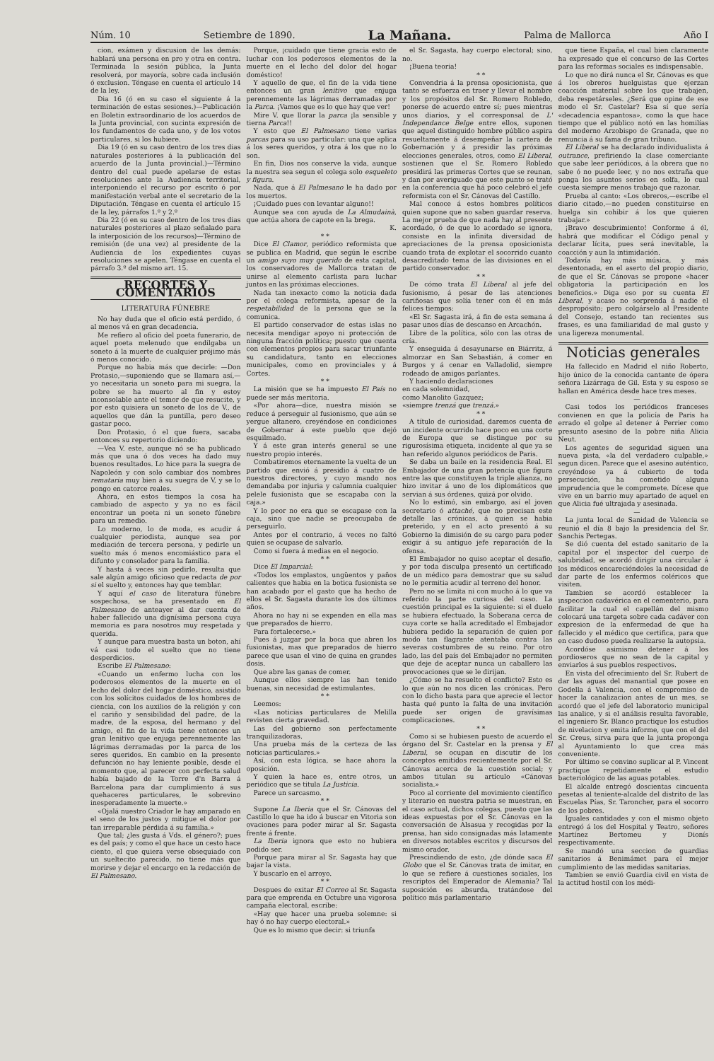Núm. 10 Setiembre de 1890. La Mañana. Palma de Mallorca Año I
cion, exámen y discusion de las demás: hablará una persona en pro y otra en contra. Terminada la sesión pública, la Junta resolverá, por mayoría, sobre cada inclusión ó exclusion. Téngase en cuenta el artículo 14 de la ley.
Dia 16 (ó en su caso el siguiente á la terminación de estas sesiones.)—Publicación en Boletin extraordinario de los acuerdos de la Junta provincial, con sucinta expresión de los fundamentos de cada uno, y de los votos particulares, si los hubiere.
Dia 19 (ó en su caso dentro de los tres dias naturales posteriores á la publicación del acuerdo de la Junta provincial.)—Término dentro del cual puede apelarse de estas resoluciones ante la Audiencia territorial, interponiendo el recurso por escrito ó por manifestación verbal ante el secretario de la Diputación. Téngase en cuenta el artículo 15 de la ley, párrafos 1.º y 2.º
Dia 22 (ó en su caso dentro de los tres dias naturales posteriores al plazo señalado para la interposición de los recursos)—Término de remisión (de una vez) al presidente de la Audiencia de los expedientes cuyas resoluciones se apelen. Téngase en cuenta el párrafo 3.º del mismo art. 15.
RECORTES Y COMENTARIOS
LITERATURA FÚNEBRE
No hay duda que el oficio está perdido, ó al menos vá en gran decadencia.
Me refiero al oficio del poeta funerario, de aquel poeta melenudo que endilgaba un soneto á la muerte de cualquier prójimo más ó menos conocido.
Porque no habia más que decirle: —Don Protasio,—suponiendo que se llamara así,—yo necesitaria un soneto para mi suegra, la pobre se ha muerto al fin y estoy inconsolable ante el temor de que resucite, y por esto quisiera un soneto de los de V., de aquellos que dán la puntilla, pero deseo gastar poco.
Don Protasio, ó el que fuera, sacaba entonces su repertorio diciendo:
—Vea V. este, aunque nó se ha publicado más que una ó dos veces ha dado muy buenos resultados. Lo hice para la suegra de Napoleón y con solo cambiar dos nombres remataria muy bien á su suegra de V, y se lo pongo en catorce reales.
Ahora, en estos tiempos la cosa ha cambiado de aspecto y ya no es fácil encontrar un poeta ni un soneto fúnebre para un remedio.
Lo moderno, lo de moda, es acudir á cualquier periodista, aunque sea por mediación de tercera persona, y pedirle un suelto más ó menos encomiástico para el difunto y consolador para la familia.
Y hasta á veces sin pedirlo, resulta que sale algún amigo oficioso que redacta de por si el suelto y, entonces hay que temblar.
Y aquí el caso de literatura fúnebre sospechosa, se ha presentado en El Palmesano de anteayer al dar cuenta de haber fallecido una dignísima persona cuya memoria es para nosotros muy respetada y querida.
Y aunque para muestra basta un boton, ahí vá casi todo el suelto que no tiene desperdicios.
Escribe El Palmesano:
«Cuando un enfermo lucha con los poderosos elementos de la muerte en el lecho del dolor del hogar doméstico, asistido con los solícitos cuidados de los hombres de ciencia, con los auxilios de la religión y con el cariño y sensibilidad del padre, de la madre, de la esposa, del hermano y del amigo, el fin de la vida tiene entonces un gran lenitivo que enjuga perennemente las lágrimas derramadas por la parca de los seres queridos. En cambio en la presente defunción no hay leniente posible, desde el momento que, al parecer con perfecta salud había bajado de la Torre d'n Barra á Barcelona para dar cumplimiento á sus quehaceres particulares, le sobrevino inesperadamente la muerte.»
«Ojalá nuestro Criador le hay amparado en el seno de los justos y mitigue el dolor por tan irreparable pérdida á su familia.»
Que tal; ¿les gusta á Vds. el género?; pues es del país; y como el que hace un cesto hace ciento, el que quiera verse obsequiado con un sueltecito parecido, no tiene más que morirse y dejar el encargo en la redacción de El Palmesano.
Porque, ¡cuidado que tiene gracia esto de luchar con los poderosos elementos de la muerte en el lecho del dolor del hogar doméstico!
Y aquello de que, el fin de la vida tiene entonces un gran lenitivo que enjuga perennemente las lágrimas derramadas por la Parca. ¡Vamos que es lo que hay que ver!
Mire V. que llorar la parca ¡la sensible y tierna Parca!!
Y esto que El Palmesano tiene varias parcas para su uso particular: una que aplica á los seres queridos, y otra á los que no lo son.
En fin, Dios nos conserve la vida, aunque la nuestra sea segun el colega solo esqueleto y figura.
Nada, que á El Palmesano le ha dado por los muertos.
¡Cuidado pues con levantar alguno!!
Aunque sea con ayuda de La Almudainà, que actúa ahora de capote en la brega.
K.
* *
Dice El Clamor, periódico reformista que se publica en Madrid, que según le escribe un amigo suyo muy querido de esta capital, los conservadores de Mallorca tratan de unirse al elemento carlista para luchar juntos en las próximas elecciones.
Nada tan inexacto como la noticia dada por el colega reformista, apesar de la respetabilidad de la persona que se la comunica.
El partido conservador de estas islas no necesita mendigar apoyo ni protección de ninguna fracción política; puesto que cuenta con elementos propios para sacar triunfante su candidatura, tanto en elecciones municipales, como en provinciales y á Cortes.
* *
La misión que se ha impuesto El País no puede ser más meritoria.
«Por ahora—dice, nuestra misión se reduce á perseguir al fusionismo, que aún se yergue altanero, creyéndose en condiciones de Gobernar á este pueblo que dejó esquilmado.
Y á este gran interés general se une nuestro propio interés.
Combatiremos eternamente la vuelta de un partido que envió á presidio á cuatro de nuestros directores, y cuyo mando nos demandaba por injuria y calumnia cualquier pelele fusionista que se escapaba con la caja.»
Y lo peor no era que se escapase con la caja, sino que nadie se preocupaba de perseguirlo.
Antes por el contrario, á veces no faltó quien se ocupase de salvarlo.
Como si fuera á medias en el negocio.
* *
Dice El Imparcial:
«Todos los emplastos, ungüentos y paños calientes que habia en la botica fusionista se han acabado por el gasto que ha hecho de ellos el Sr. Sagasta durante los dos últimos años.
Ahora no hay ni se expenden en ella mas que preparados de hierro.
Para fortalecerse.»
Pues á juzgar por la boca que abren los fusionistas, mas que preparados de hierro parece que usan el vino de quina en grandes dosis.
Que abre las ganas de comer.
Aunque ellos siempre las han tenido buenas, sin necesidad de estimulantes.
* *
Leemos:
«Las noticias particulares de Melilla revisten cierta gravedad.
Las del gobierno son perfectamente tranquilizadoras.
Una prueba más de la certeza de las noticias particulares.»
Así, con esta lógica, se hace ahora la oposición.
Y quien la hace es, entre otros, un periódico que se titula La Justicia.
Parece un sarcasmo.
* *
Supone La Iberia que el Sr. Cánovas del Castillo lo que ha ido á buscar en Vitoria son ovaciones para poder mirar al Sr. Sagasta frente á frente.
La Iberia ignora que esto no hubiera podido ser.
Porque para mirar al Sr. Sagasta hay que bajar la vista.
Y buscarlo en el arroyo.
* *
Despues de exitar El Correo al Sr. Sagasta para que emprenda en Octubre una vigorosa campaña electoral, escribe:
«Hay que hacer una prueba solemne: si hay ó no hay cuerpo electoral.»
Que es lo mismo que decir: si triunfa
el Sr. Sagasta, hay cuerpo electoral; sino, no.
¡Buena teoria!
* *
Convendria á la prensa oposicionista, que tanto se esfuerza en traer y llevar el nombre y los propósitos del Sr. Romero Robledo, ponerse de acuerdo entre sí; pues mientras unos diarios, y el corresponsal de L' Independance Belge entre ellos, suponen que aquel distinguido hombre público aspira resueltamente á desempeñar la cartera de Gobernación y á presidir las próximas elecciones generales, otros, como El Liberal, sostienen que el Sr. Romero Robledo presidirá las primeras Cortes que se reunan, y dan por averiguado que este punto se trató en la conferencia que há poco celebró el jefe reformista con el Sr. Cánovas del Castillo.
Mal conoce á estos hombres políticos quien supone que no saben guardar reserva. La mejor prueba de que nada hay al presente acordado, ó de que lo acordado se ignora, consiste en la infinita diversidad de apreciaciones de la prensa oposicionista cuando trata de explotar el socorrido cuanto desacreditado tema de las divisiones en el partido conservador.
* *
De cómo trata El Liberal al jefe del fusionismo, á pesar de las atenciones cariñosas que solía tener con él en más felices tiempos:
«El Sr. Sagasta irá, á fin de esta semana á pasar unos días de descanso en Arcachón.
Libre de la política, sólo con las otras de cría.
Y enseguida á desayunarse en Biárritz, á almorzar en San Sebastián, á comer en Burgos y á cenar en Valladolid, siempre rodeado de amigos parlantes.
Y haciendo declaraciones
en cada solemnidad,
como Manolito Gazquez;
«siempre trenzá que trenzá.»
* *
A título de curiosidad, daremos cuenta de un incidente ocurrido hace poco en una corte de Europa que se distingue por su rigurosísima etiqueta, incidente al que ya se han referido algunos periódicos de Paris.
Se daba un baile en la residencia Real. El Embajador de una gran potencia que figura entre las que constituyen la triple alianza, no hizo invitar á uno de los diplomáticos que servian á sus órdenes, quizá por olvido.
No lo estimó, sin embargo, así el joven secretario ó attaché, que no precisan este detalle las crónicas, á quien se habia preterido, y en el acto presentó á su Gobierno la dimisión de su cargo para poder exigir á su antiguo jefe reparación de la ofensa.
El Embajador no quiso aceptar el desafio, y por toda disculpa presentó un certificado de un médico para demostrar que su salud no le permitia acudir al terreno del honor.
Pero no se limita ni con mucho á lo que va referido la parte curiosa del caso. La cuestión principal es la siguiente: si el duelo se hubiera efectuado, la Soberana cerca de cuya corte se halla acreditado el Embajador hubiera pedido la separación de quien por modo tan flagrante atentaba contra las severas costumbres de su reino. Por otro lado, las del país del Embajador no permiten que deje de aceptar nunca un caballero las provocaciones que se le dirijan.
¿Cómo se ha resuelto el conflicto? Esto es lo que aún no nos dicen las crónicas. Pero con lo dicho basta para que aprecie el lector hasta qué punto la falta de una invitación puede ser origen de gravísimas complicaciones.
* *
Como si se hubiesen puesto de acuerdo el órgano del Sr. Castelar en la prensa y El Liberal, se ocupan en discutir de los conceptos emitidos recientemente por el Sr. Cánovas acerca de la cuestión social; y ambos titulan su artículo «Cánovas socialista.»
Poco al corriente del movimiento científico y literario en nuestra patria se muestran, en el caso actual, dichos colegas, puesto que las ideas expuestas por el Sr. Cánovas en la conversación de Alsasua y recogidas por la prensa, han sido consignadas más latamente en diversos notables escritos y discursos del mismo orador.
Prescindiendo de esto, ¿de dónde saca El Globo que el Sr. Cánovas trata de imitar, en lo que se refiere á cuestiones sociales, los rescriptos del Emperador de Alemania? Tal suposición es absurda, tratándose del político más parlamentario
que tiene España, el cual bien claramente ha expresado que el concurso de las Cortes para las reformas sociales es indispensable.
Lo que no dirá nunca el Sr. Cánovas es que á los obreros huelguistas que ejerzan coacción material sobre los que trabajen, deba respetárseles. ¿Será que opine de ese modo el Sr. Castelar? Esa sí que sería «decadencia espantosa», como la que hace tiempo que el público notó en las homilías del moderno Arzobispo de Granada, que no renuncia á su fama de gran tribuno.
El Liberal se ha declarado individualista á outrance, prefiriendo la clase comerciante que sabe leer periódicos, á la obrera que no sabe ó no puede leer, y no nos extraña que ponga los asuntos serios en solfa, lo cual cuesta siempre menos trabajo que razonar.
Prueba al canto: «Los obreros,—escribe el diario citado,—no pueden constituirse en huelga sin cohibir á los que quieren trabajar.»
¡Bravo descubrimiento! Conforme á él, habrá que modificar el Código penal y declarar lícita, pues será inevitable, la coacción y aun la intimidación.
Todavía hay más música, y más desentonada, en el aserto del propio diario, de que el Sr. Cánovas se propone «hacer obligatoria la participación en los beneficios.» Diga eso por su cuenta El Liberal, y acaso no sorprenda á nadie el despropósito; pero colgárselo al Presidente del Consejo, estando tan recientes sus frases, es una familiaridad de mal gusto y una ligereza monumental.
Noticias generales
Ha fallecido en Madrid el niño Roberto, hijo único de la conocida cantante de ópera señora Lizárraga de Gil. Esta y su esposo se hallan en América desde hace tres meses.
—
Casi todos los periódicos franceses convienen en que la policía de Paris ha errado el golpe al detener á Perrier como presunto asesino de la pobre niña Alicia Neut.
Los agentes de seguridad siguen una nueva pista, «la del verdadero culpable,» segun dicen. Parece que el asesino auténtico, creyéndose ya á cubierto de toda persecución, ha cometido alguna imprudencia que le compromete. Dícese que vive en un barrio muy apartado de aquel en que Alicia fué ultrajada y asesinada.
—
La junta local de Sanidad de Valencia se reunió el día 8 bajo la presidencia del Sr. Sanchis Pertegas.
Se dió cuenta del estado sanitario de la capital por el inspector del cuerpo de salubridad, se acordó dirigir una circular á los médicos encareciéndoles la necesidad de dar parte de los enfermos coléricos que visiten.
Tambien se acordó establecer la inspeccion cadavérica en el cementerio, para facilitar la cual el capellán del mismo colocará una targeta sobre cada cadáver con expresion de la enfermedad de que ha fallecido y el médico que certifica, para que en caso dudoso pueda realizarse la autopsia.
Acordóse asimismo detener á los pordioseros que no sean de la capital y enviarlos á sus pueblos respectivos.
En vista del ofrecimiento del Sr. Rubert de dar las aguas del manantial que posee en Godella á Valencia, con el compromiso de hacer la canalizacion antes de un mes, se acordó que el jefe del laboratorio municipal las analice, y si el análisis resulta favorable, el ingeniero Sr. Blanco practique los estudios de nivelacion y emita informe, que con el del Sr. Creus, sirva para que la junta proponga al Ayuntamiento lo que crea más conveniente.
Por último se convino suplicar al P. Vincent practique repetidamente el estudio bacteriológico de las aguas potables.
El alcalde entregó doscientas cincuenta pesetas al teniente-alcalde del distrito de las Escuelas Pías, Sr. Taroncher, para el socorro de los pobres.
Iguales cantidades y con el mismo objeto entregó á los del Hospital y Teatro, señores Martínez Bertomeu y Dionís respectivamente.
Se mandó una seccion de guardias sanitarios á Benimámet para el mejor cumplimiento de las medidas sanitarias.
Tambien se envió Guardia civil en vista de la actitud hostil con los médi-